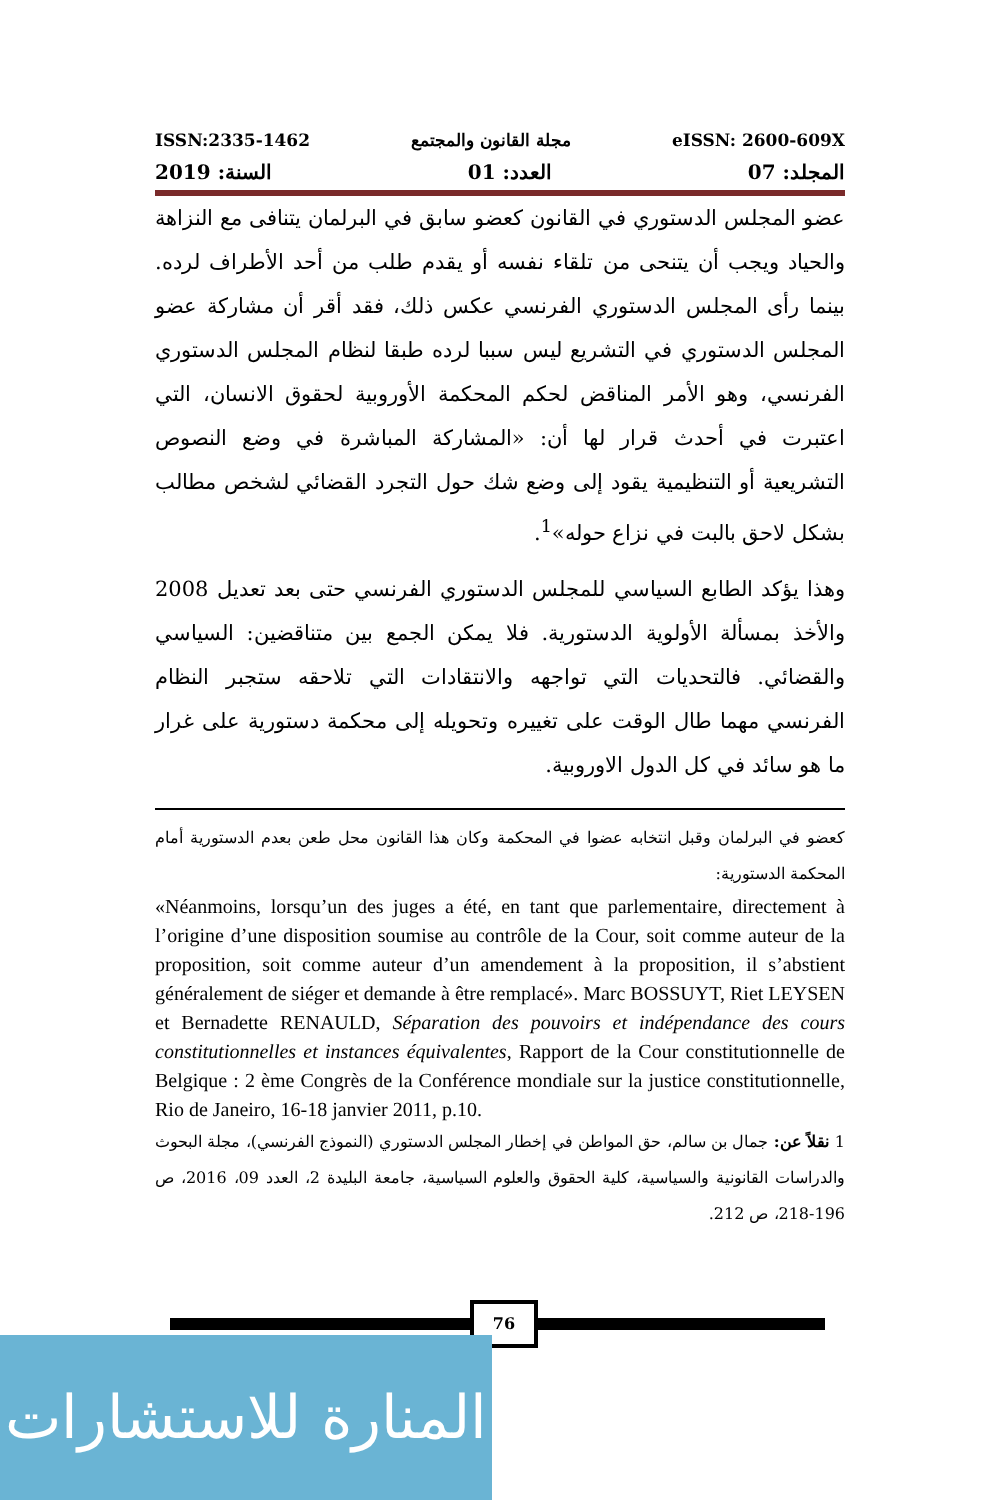ISSN:2335-1462 مجلة القانون والمجتمع eISSN: 2600-609X
المجلد: 07 العدد: 01 السنة: 2019
عضو المجلس الدستوري في القانون كعضو سابق في البرلمان يتنافى مع النزاهة والحياد ويجب أن يتنحى من تلقاء نفسه أو يقدم طلب من أحد الأطراف لرده. بينما رأى المجلس الدستوري الفرنسي عكس ذلك، فقد أقر أن مشاركة عضو المجلس الدستوري في التشريع ليس سببا لرده طبقا لنظام المجلس الدستوري الفرنسي، وهو الأمر المناقض لحكم المحكمة الأوروبية لحقوق الانسان، التي اعتبرت في أحدث قرار لها أن: «المشاركة المباشرة في وضع النصوص التشريعية أو التنظيمية يقود إلى وضع شك حول التجرد القضائي لشخص مطالب بشكل لاحق بالبت في نزاع حوله»<sup>1</sup>.
وهذا يؤكد الطابع السياسي للمجلس الدستوري الفرنسي حتى بعد تعديل 2008 والأخذ بمسألة الأولوية الدستورية. فلا يمكن الجمع بين متناقضين: السياسي والقضائي. فالتحديات التي تواجهه والانتقادات التي تلاحقه ستجبر النظام الفرنسي مهما طال الوقت على تغييره وتحويله إلى محكمة دستورية على غرار ما هو سائد في كل الدول الاوروبية.
كعضو في البرلمان وقبل انتخابه عضوا في المحكمة وكان هذا القانون محل طعن بعدم الدستورية أمام المحكمة الدستورية:
«Néanmoins, lorsqu’un des juges a été, en tant que parlementaire, directement à l’origine d’une disposition soumise au contrôle de la Cour, soit comme auteur de la proposition, soit comme auteur d’un amendement à la proposition, il s’abstient généralement de siéger et demande à être remplacé». Marc BOSSUYT, Riet LEYSEN et Bernadette RENAULD, Séparation des pouvoirs et indépendance des cours constitutionnelles et instances équivalentes, Rapport de la Cour constitutionnelle de Belgique : 2 ème Congrès de la Conférence mondiale sur la justice constitutionnelle, Rio de Janeiro, 16-18 janvier 2011, p.10.
1 نقلاً عن: جمال بن سالم، حق المواطن في إخطار المجلس الدستوري (النموذج الفرنسي)، مجلة البحوث والدراسات القانونية والسياسية، كلية الحقوق والعلوم السياسية، جامعة البليدة 2، العدد 09، 2016، ص 196-218، ص 212.
76
المنارة للاستشارات